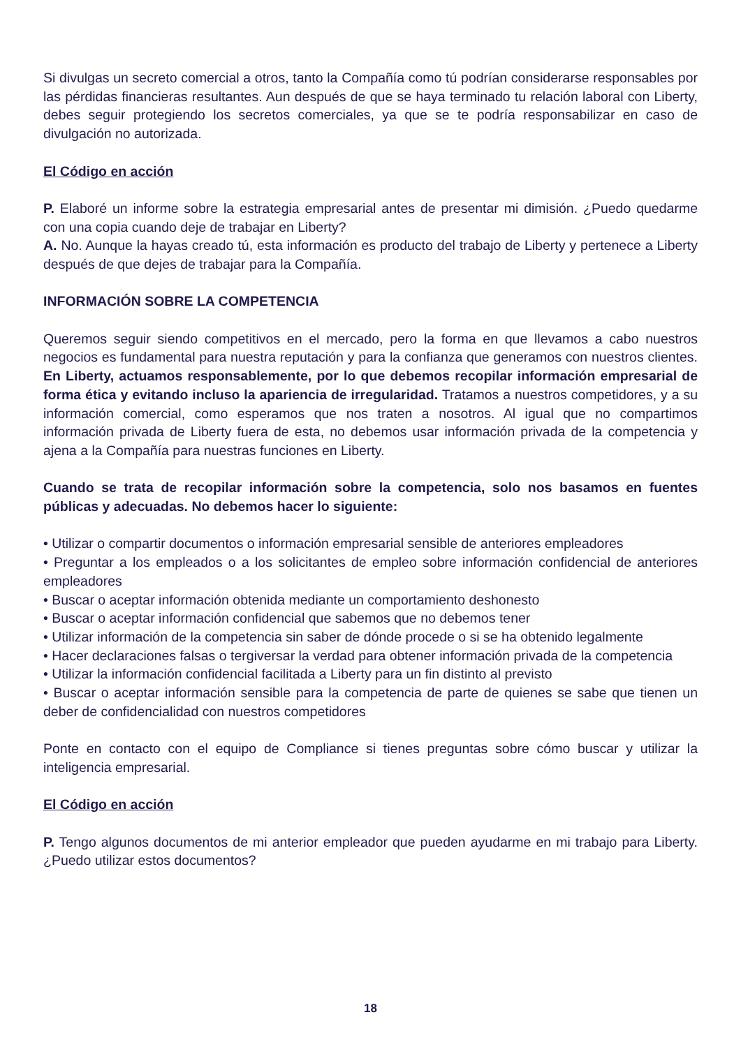Si divulgas un secreto comercial a otros, tanto la Compañía como tú podrían considerarse responsables por las pérdidas financieras resultantes. Aun después de que se haya terminado tu relación laboral con Liberty, debes seguir protegiendo los secretos comerciales, ya que se te podría responsabilizar en caso de divulgación no autorizada.
El Código en acción
P. Elaboré un informe sobre la estrategia empresarial antes de presentar mi dimisión. ¿Puedo quedarme con una copia cuando deje de trabajar en Liberty?
A. No. Aunque la hayas creado tú, esta información es producto del trabajo de Liberty y pertenece a Liberty después de que dejes de trabajar para la Compañía.
INFORMACIÓN SOBRE LA COMPETENCIA
Queremos seguir siendo competitivos en el mercado, pero la forma en que llevamos a cabo nuestros negocios es fundamental para nuestra reputación y para la confianza que generamos con nuestros clientes. En Liberty, actuamos responsablemente, por lo que debemos recopilar información empresarial de forma ética y evitando incluso la apariencia de irregularidad. Tratamos a nuestros competidores, y a su información comercial, como esperamos que nos traten a nosotros. Al igual que no compartimos información privada de Liberty fuera de esta, no debemos usar información privada de la competencia y ajena a la Compañía para nuestras funciones en Liberty.
Cuando se trata de recopilar información sobre la competencia, solo nos basamos en fuentes públicas y adecuadas. No debemos hacer lo siguiente:
• Utilizar o compartir documentos o información empresarial sensible de anteriores empleadores
• Preguntar a los empleados o a los solicitantes de empleo sobre información confidencial de anteriores empleadores
• Buscar o aceptar información obtenida mediante un comportamiento deshonesto
• Buscar o aceptar información confidencial que sabemos que no debemos tener
• Utilizar información de la competencia sin saber de dónde procede o si se ha obtenido legalmente
• Hacer declaraciones falsas o tergiversar la verdad para obtener información privada de la competencia
• Utilizar la información confidencial facilitada a Liberty para un fin distinto al previsto
• Buscar o aceptar información sensible para la competencia de parte de quienes se sabe que tienen un deber de confidencialidad con nuestros competidores
Ponte en contacto con el equipo de Compliance si tienes preguntas sobre cómo buscar y utilizar la inteligencia empresarial.
El Código en acción
P. Tengo algunos documentos de mi anterior empleador que pueden ayudarme en mi trabajo para Liberty. ¿Puedo utilizar estos documentos?
18